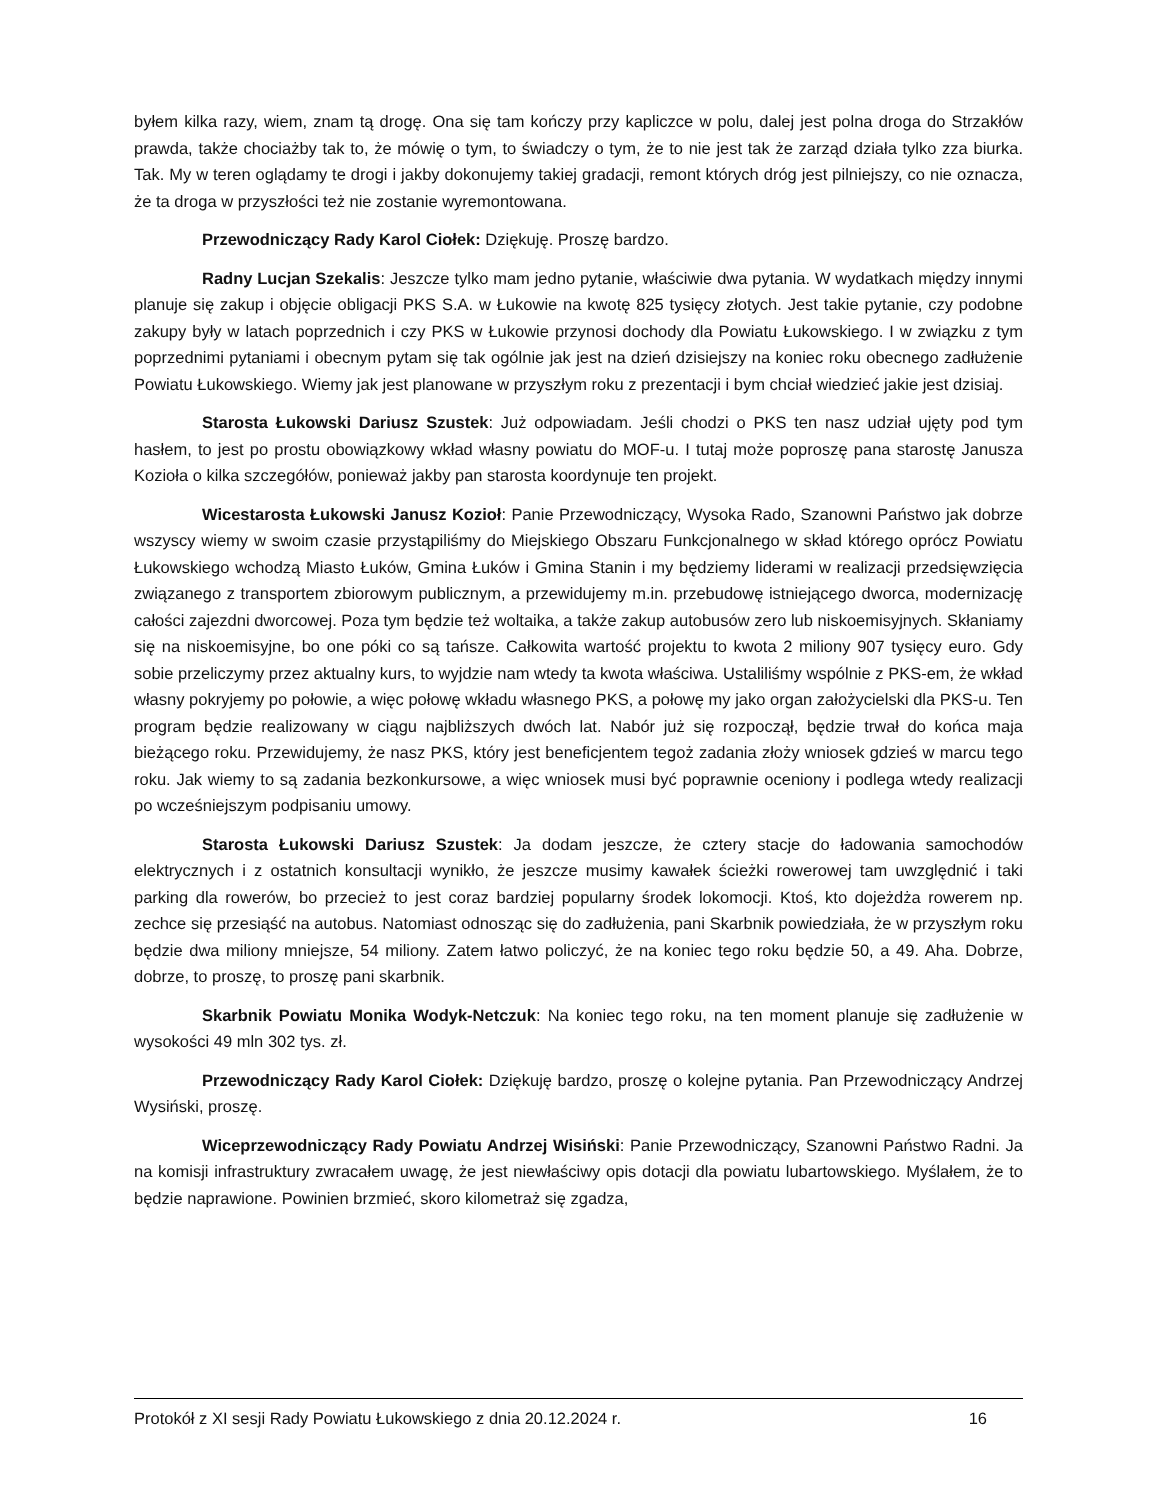byłem kilka razy, wiem, znam tą drogę. Ona się tam kończy przy kapliczce w polu, dalej jest polna droga do Strzakłów prawda, także chociażby tak to, że mówię o tym, to świadczy o tym, że to nie jest tak że zarząd działa tylko zza biurka. Tak. My w teren oglądamy te drogi i jakby dokonujemy takiej gradacji, remont których dróg jest pilniejszy, co nie oznacza, że ta droga w przyszłości też nie zostanie wyremontowana.
Przewodniczący Rady Karol Ciołek: Dziękuję. Proszę bardzo.
Radny Lucjan Szekalis: Jeszcze tylko mam jedno pytanie, właściwie dwa pytania. W wydatkach między innymi planuje się zakup i objęcie obligacji PKS S.A. w Łukowie na kwotę 825 tysięcy złotych. Jest takie pytanie, czy podobne zakupy były w latach poprzednich i czy PKS w Łukowie przynosi dochody dla Powiatu Łukowskiego. I w związku z tym poprzednimi pytaniami i obecnym pytam się tak ogólnie jak jest na dzień dzisiejszy na koniec roku obecnego zadłużenie Powiatu Łukowskiego. Wiemy jak jest planowane w przyszłym roku z prezentacji i bym chciał wiedzieć jakie jest dzisiaj.
Starosta Łukowski Dariusz Szustek: Już odpowiadam. Jeśli chodzi o PKS ten nasz udział ujęty pod tym hasłem, to jest po prostu obowiązkowy wkład własny powiatu do MOF-u. I tutaj może poproszę pana starostę Janusza Kozioła o kilka szczegółów, ponieważ jakby pan starosta koordynuje ten projekt.
Wicestarosta Łukowski Janusz Kozioł: Panie Przewodniczący, Wysoka Rado, Szanowni Państwo jak dobrze wszyscy wiemy w swoim czasie przystąpiliśmy do Miejskiego Obszaru Funkcjonalnego w skład którego oprócz Powiatu Łukowskiego wchodzą Miasto Łuków, Gmina Łuków i Gmina Stanin i my będziemy liderami w realizacji przedsięwzięcia związanego z transportem zbiorowym publicznym, a przewidujemy m.in. przebudowę istniejącego dworca, modernizację całości zajezdni dworcowej. Poza tym będzie też woltaika, a także zakup autobusów zero lub niskoemisyjnych. Skłaniamy się na niskoemisyjne, bo one póki co są tańsze. Całkowita wartość projektu to kwota 2 miliony 907 tysięcy euro. Gdy sobie przeliczymy przez aktualny kurs, to wyjdzie nam wtedy ta kwota właściwa. Ustaliliśmy wspólnie z PKS-em, że wkład własny pokryjemy po połowie, a więc połowę wkładu własnego PKS, a połowę my jako organ założycielski dla PKS-u. Ten program będzie realizowany w ciągu najbliższych dwóch lat. Nabór już się rozpoczął, będzie trwał do końca maja bieżącego roku. Przewidujemy, że nasz PKS, który jest beneficjentem tegoż zadania złoży wniosek gdzieś w marcu tego roku. Jak wiemy to są zadania bezkonkursowe, a więc wniosek musi być poprawnie oceniony i podlega wtedy realizacji po wcześniejszym podpisaniu umowy.
Starosta Łukowski Dariusz Szustek: Ja dodam jeszcze, że cztery stacje do ładowania samochodów elektrycznych i z ostatnich konsultacji wynikło, że jeszcze musimy kawałek ścieżki rowerowej tam uwzględnić i taki parking dla rowerów, bo przecież to jest coraz bardziej popularny środek lokomocji. Ktoś, kto dojeżdża rowerem np. zechce się przesiąść na autobus. Natomiast odnosząc się do zadłużenia, pani Skarbnik powiedziała, że w przyszłym roku będzie dwa miliony mniejsze, 54 miliony. Zatem łatwo policzyć, że na koniec tego roku będzie 50, a 49. Aha. Dobrze, dobrze, to proszę, to proszę pani skarbnik.
Skarbnik Powiatu Monika Wodyk-Netczuk: Na koniec tego roku, na ten moment planuje się zadłużenie w wysokości 49 mln 302 tys. zł.
Przewodniczący Rady Karol Ciołek: Dziękuję bardzo, proszę o kolejne pytania. Pan Przewodniczący Andrzej Wysiński, proszę.
Wiceprzewodniczący Rady Powiatu Andrzej Wisiński: Panie Przewodniczący, Szanowni Państwo Radni. Ja na komisji infrastruktury zwracałem uwagę, że jest niewłaściwy opis dotacji dla powiatu lubartowskiego. Myślałem, że to będzie naprawione. Powinien brzmieć, skoro kilometraż się zgadza,
Protokół z XI sesji Rady Powiatu Łukowskiego z dnia 20.12.2024 r. 16